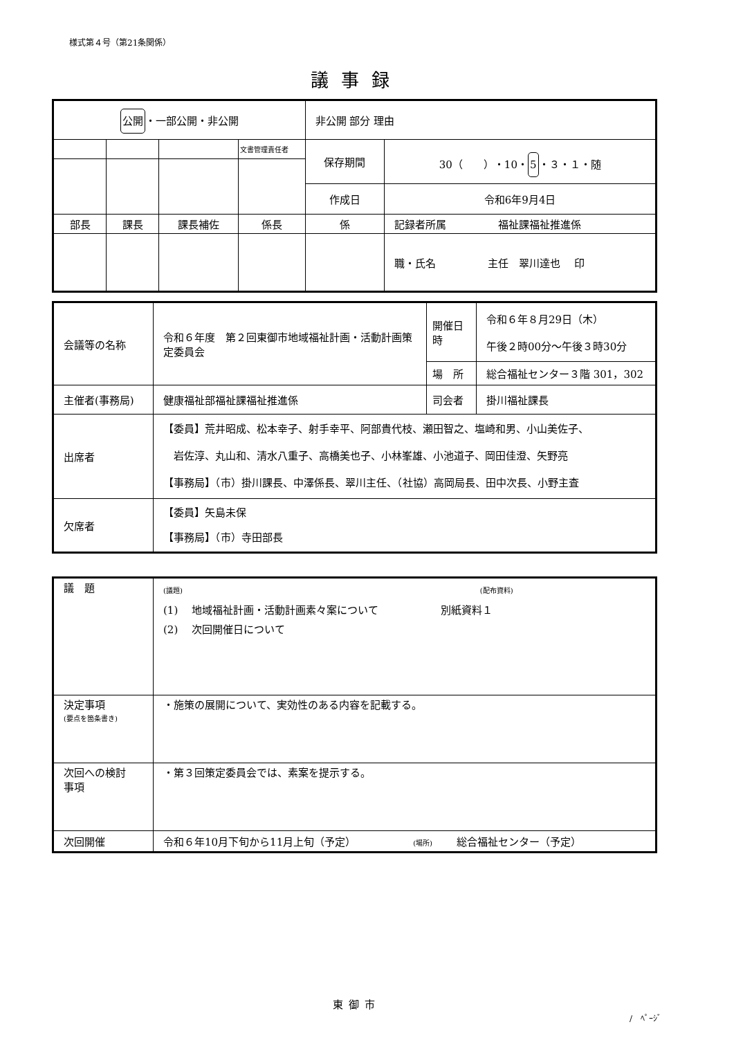様式第４号（第21条関係）
議事録
| 公開 ・一部公開・非公開 | | | | 非公開 部分 理由 | |
| | | | 文書管理責任者 | 保存期間 | 30（ ）・10・ 5 ・３・１・随 |
| | | | | 作成日 | 令和6年9月4日 |
| 部長 | 課長 | 課長補佐 | 係長 | 係 | 記録者所属 福祉課福祉推進係 |
| | | | | | 職・氏名 主任 翠川達也 印 |
| 会議等の名称 | 令和６年度 第２回東御市地域福祉計画・活動計画策定委員会 | 開催日時 | 令和６年８月29日（木） 午後２時00分～午後３時30分 |
| | | 場 所 | 総合福祉センター３階 301，302 |
| 主催者(事務局) | 健康福祉部福祉課福祉推進係 | 司会者 | 掛川福祉課長 |
| 出席者 | 【委員】荒井昭成、松本幸子、射手幸平、阿部貴代枝、瀬田智之、塩崎和男、小山美佐子、 岩佐淳、丸山和、清水八重子、高橋美也子、小林峯雄、小池道子、岡田佳澄、矢野亮 【事務局】（市）掛川課長、中澤係長、翠川主任、（社協）高岡局長、田中次長、小野主査 | | |
| 欠席者 | 【委員】矢島未保 【事務局】（市）寺田部長 | | |
| 議 題 | (議題) (配布資料) (1) 地域福祉計画・活動計画素々案について 別紙資料１ (2) 次回開催日について |
| 決定事項 (要点を箇条書き) | ・施策の展開について、実効性のある内容を記載する。 |
| 次回への検討 事項 | ・第３回策定委員会では、素案を提示する。 |
| 次回開催 | 令和６年10月下旬から11月上旬（予定） (場所) 総合福祉センター（予定） |
東御市
/　ﾍﾟｰｼﾞ